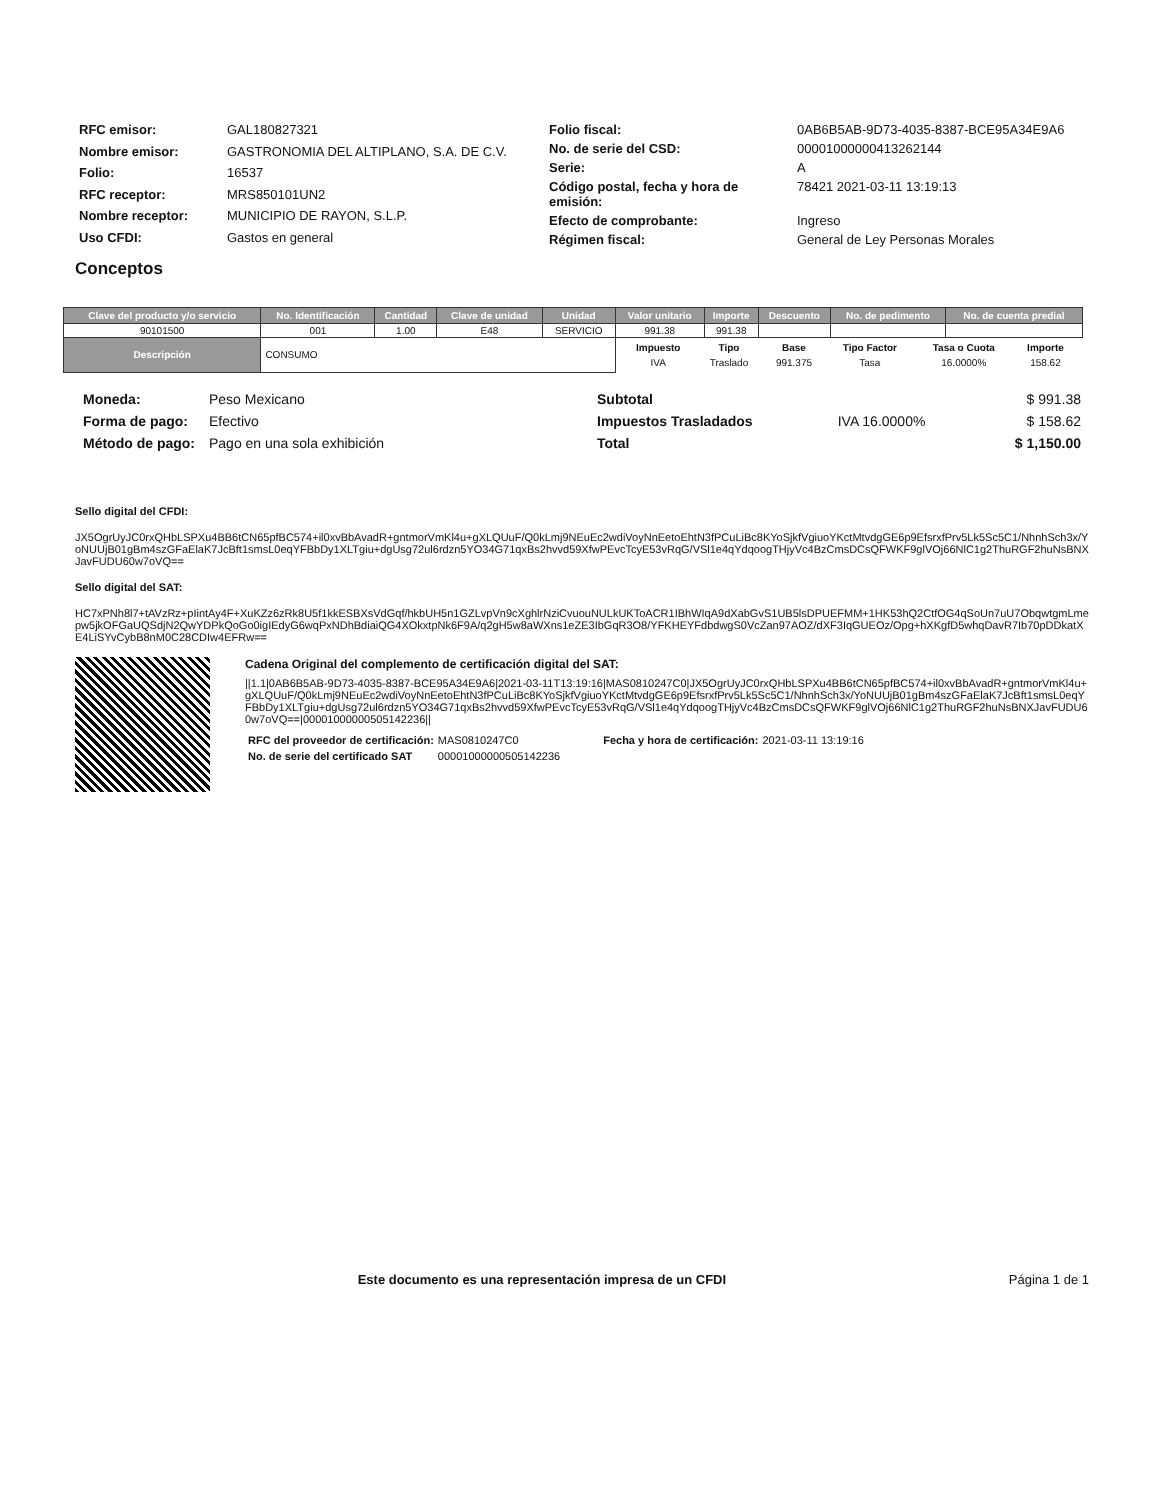| RFC emisor: | GAL180827321 |
| Nombre emisor: | GASTRONOMIA DEL ALTIPLANO, S.A. DE C.V. |
| Folio: | 16537 |
| RFC receptor: | MRS850101UN2 |
| Nombre receptor: | MUNICIPIO DE RAYON, S.L.P. |
| Uso CFDI: | Gastos en general |
| Folio fiscal: | 0AB6B5AB-9D73-4035-8387-BCE95A34E9A6 |
| No. de serie del CSD: | 00001000000413262144 |
| Serie: | A |
| Código postal, fecha y hora de emisión: | 78421 2021-03-11 13:19:13 |
| Efecto de comprobante: | Ingreso |
| Régimen fiscal: | General de Ley Personas Morales |
Conceptos
| Clave del producto y/o servicio | No. Identificación | Cantidad | Clave de unidad | Unidad | Valor unitario | Importe | Descuento | No. de pedimento | No. de cuenta predial |
| --- | --- | --- | --- | --- | --- | --- | --- | --- | --- |
| 90101500 | 001 | 1.00 | E48 | SERVICIO | 991.38 | 991.38 | | | |
| Descripción | CONSUMO | | | | / Impuesto / Tipo / Base / Tipo Factor / Tasa o Cuota / Importe / / IVA / Traslado / 991.375 / Tasa / 16.0000% / 158.62 / | | | | |
| Moneda: | Peso Mexicano |
| Forma de pago: | Efectivo |
| Método de pago: | Pago en una sola exhibición |
| Subtotal | | $ 991.38 |
| Impuestos Trasladados | IVA 16.0000% | $ 158.62 |
| Total | | $ 1,150.00 |
Sello digital del CFDI:
JX5OgrUyJC0rxQHbLSPXu4BB6tCN65pfBC574+il0xvBbAvadR+gntmorVmKl4u+gXLQUuF/Q0kLmj9NEuEc2wdiVoyNnEetoEhtN3fPCuLiBc8KYoSjkfVgiuoYKctMtvdgGE6p9EfsrxfPrv5Lk5Sc5C1/NhnhSch3x/YoNUUjB01gBm4szGFaElaK7JcBft1smsL0eqYFBbDy1XLTgiu+dgUsg72ul6rdzn5YO34G71qxBs2hvvd59XfwPEvcTcyE53vRqG/VSl1e4qYdqoogTHjyVc4BzCmsDCsQFWKF9glVOj66NlC1g2ThuRGF2huNsBNXJavFUDU60w7oVQ==
Sello digital del SAT:
HC7xPNh8l7+tAVzRz+pIintAy4F+XuKZz6zRk8U5f1kkESBXsVdGqf/hkbUH5n1GZLvpVn9cXghlrNziCvuouNULkUKToACR1IBhWIqA9dXabGvS1UB5lsDPUEFMM+1HK53hQ2CtfOG4qSoUn7uU7ObqwtgmLmepw5jkOFGaUQSdjN2QwYDPkQoGo0igIEdyG6wqPxNDhBdiaiQG4XOkxtpNk6F9A/q2gH5w8aWXns1eZE3IbGqR3O8/YFKHEYFdbdwgS0VcZan97AOZ/dXF3IqGUEOz/Opg+hXKgfD5whqDavR7Ib70pDDkatXE4LiSYvCybB8nM0C28CDIw4EFRw==
Cadena Original del complemento de certificación digital del SAT:
||1.1|0AB6B5AB-9D73-4035-8387-BCE95A34E9A6|2021-03-11T13:19:16|MAS0810247C0|JX5OgrUyJC0rxQHbLSPXu4BB6tCN65pfBC574+il0xvBbAvadR+gntmorVmKl4u+gXLQUuF/Q0kLmj9NEuEc2wdiVoyNnEetoEhtN3fPCuLiBc8KYoSjkfVgiuoYKctMtvdgGE6p9EfsrxfPrv5Lk5Sc5C1/NhnhSch3x/YoNUUjB01gBm4szGFaElaK7JcBft1smsL0eqYFBbDy1XLTgiu+dgUsg72ul6rdzn5YO34G71qxBs2hvvd59XfwPEvcTcyE53vRqG/VSl1e4qYdqoogTHjyVc4BzCmsDCsQFWKF9glVOj66NlC1g2ThuRGF2huNsBNXJavFUDU60w7oVQ==|00001000000505142236||
| RFC del proveedor de certificación: | MAS0810247C0 | Fecha y hora de certificación: | 2021-03-11 13:19:16 |
| No. de serie del certificado SAT | 00001000000505142236 | | |
Este documento es una representación impresa de un CFDI Página 1 de 1